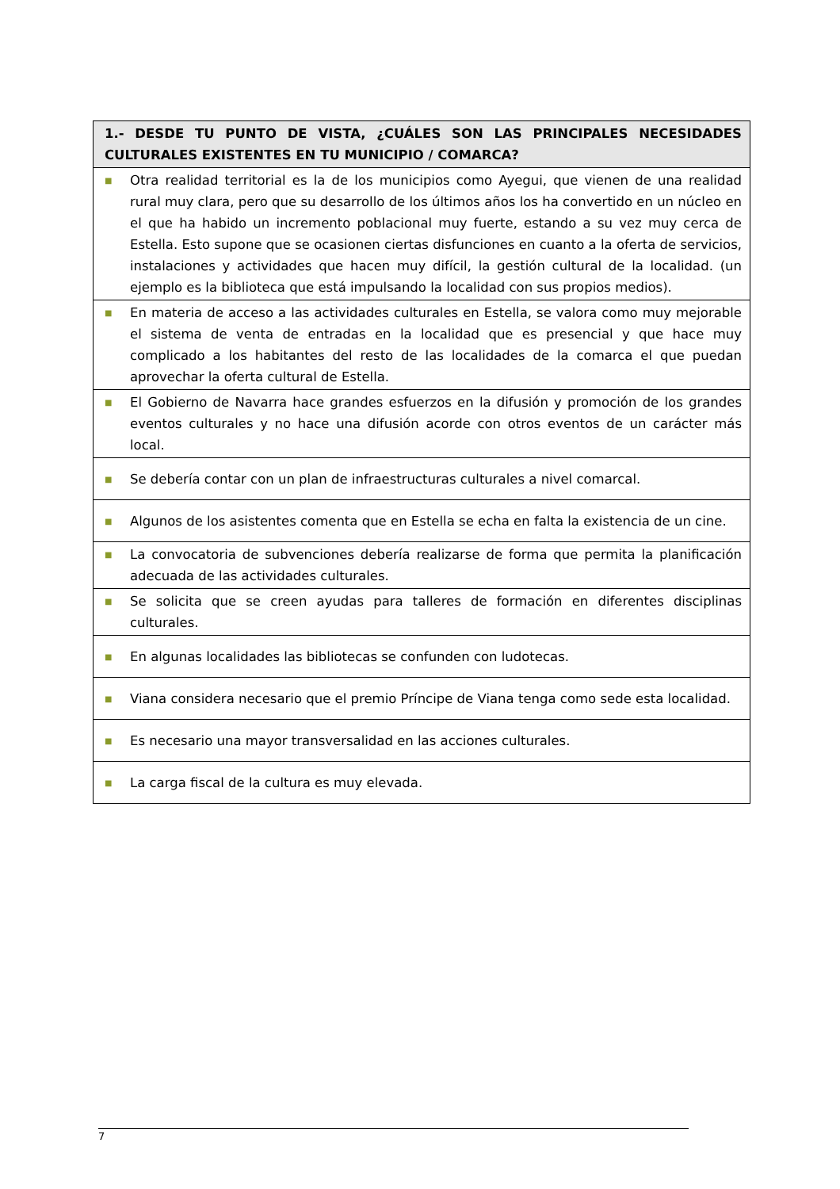| 1.- DESDE TU PUNTO DE VISTA, ¿CUÁLES SON LAS PRINCIPALES NECESIDADES CULTURALES EXISTENTES EN TU MUNICIPIO / COMARCA? |
| --- |
| ■ Otra realidad territorial es la de los municipios como Ayegui, que vienen de una realidad rural muy clara, pero que su desarrollo de los últimos años los ha convertido en un núcleo en el que ha habido un incremento poblacional muy fuerte, estando a su vez muy cerca de Estella. Esto supone que se ocasionen ciertas disfunciones en cuanto a la oferta de servicios, instalaciones y actividades que hacen muy difícil, la gestión cultural de la localidad. (un ejemplo es la biblioteca que está impulsando la localidad con sus propios medios). |
| ■ En materia de acceso a las actividades culturales en Estella, se valora como muy mejorable el sistema de venta de entradas en la localidad que es presencial y que hace muy complicado a los habitantes del resto de las localidades de la comarca el que puedan aprovechar la oferta cultural de Estella. |
| ■ El Gobierno de Navarra hace grandes esfuerzos en la difusión y promoción de los grandes eventos culturales y no hace una difusión acorde con otros eventos de un carácter más local. |
| ■ Se debería contar con un plan de infraestructuras culturales a nivel comarcal. |
| ■ Algunos de los asistentes comenta que en Estella se echa en falta la existencia de un cine. |
| ■ La convocatoria de subvenciones debería realizarse de forma que permita la planificación adecuada de las actividades culturales. |
| ■ Se solicita que se creen ayudas para talleres de formación en diferentes disciplinas culturales. |
| ■ En algunas localidades las bibliotecas se confunden con ludotecas. |
| ■ Viana considera necesario que el premio Príncipe de Viana tenga como sede esta localidad. |
| ■ Es necesario una mayor transversalidad en las acciones culturales. |
| ■ La carga fiscal de la cultura es muy elevada. |
7